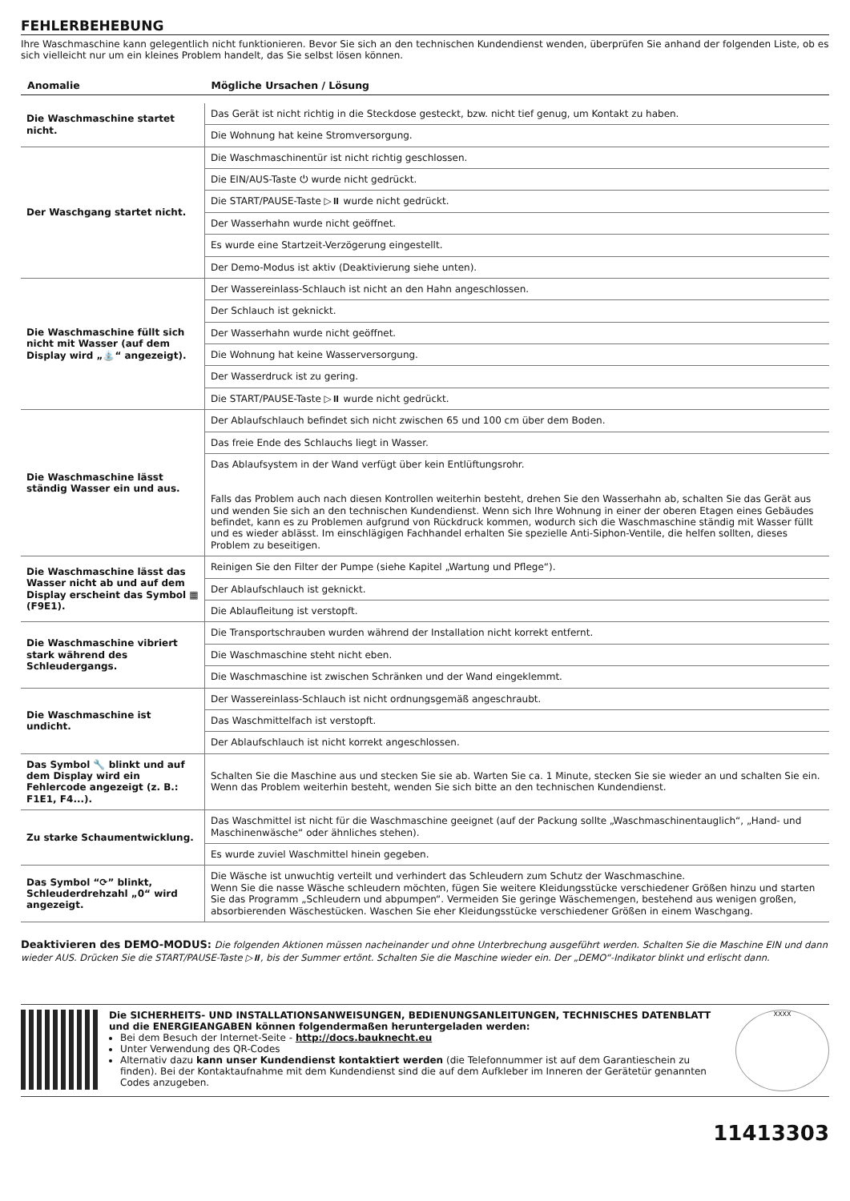FEHLERBEHEBUNG
Ihre Waschmaschine kann gelegentlich nicht funktionieren. Bevor Sie sich an den technischen Kundendienst wenden, überprüfen Sie anhand der folgenden Liste, ob es sich vielleicht nur um ein kleines Problem handelt, das Sie selbst lösen können.
| Anomalie | Mögliche Ursachen / Lösung |
| --- | --- |
| Die Waschmaschine startet nicht. | Das Gerät ist nicht richtig in die Steckdose gesteckt, bzw. nicht tief genug, um Kontakt zu haben. |
| | Die Wohnung hat keine Stromversorgung. |
| Der Waschgang startet nicht. | Die Waschmaschinentür ist nicht richtig geschlossen. |
| | Die EIN/AUS-Taste ⏻ wurde nicht gedrückt. |
| | Die START/PAUSE-Taste ▷⏸ wurde nicht gedrückt. |
| | Der Wasserhahn wurde nicht geöffnet. |
| | Es wurde eine Startzeit-Verzögerung eingestellt. |
| | Der Demo-Modus ist aktiv (Deaktivierung siehe unten). |
| Die Waschmaschine füllt sich nicht mit Wasser (auf dem Display wird „⛲“ angezeigt). | Der Wassereinlass-Schlauch ist nicht an den Hahn angeschlossen. |
| | Der Schlauch ist geknickt. |
| | Der Wasserhahn wurde nicht geöffnet. |
| | Die Wohnung hat keine Wasserversorgung. |
| | Der Wasserdruck ist zu gering. |
| | Die START/PAUSE-Taste ▷⏸ wurde nicht gedrückt. |
| Die Waschmaschine lässt ständig Wasser ein und aus. | Der Ablaufschlauch befindet sich nicht zwischen 65 und 100 cm über dem Boden. |
| | Das freie Ende des Schlauchs liegt in Wasser. |
| | Das Ablaufsystem in der Wand verfügt über kein Entlüftungsrohr. Falls das Problem auch nach diesen Kontrollen weiterhin besteht, drehen Sie den Wasserhahn ab, schalten Sie das Gerät aus und wenden Sie sich an den technischen Kundendienst. Wenn sich Ihre Wohnung in einer der oberen Etagen eines Gebäudes befindet, kann es zu Problemen aufgrund von Rückdruck kommen, wodurch sich die Waschmaschine ständig mit Wasser füllt und es wieder ablässt. Im einschlägigen Fachhandel erhalten Sie spezielle Anti-Siphon-Ventile, die helfen sollten, dieses Problem zu beseitigen. |
| Die Waschmaschine lässt das Wasser nicht ab und auf dem Display erscheint das Symbol ▦ (F9E1). | Reinigen Sie den Filter der Pumpe (siehe Kapitel „Wartung und Pflege“). |
| | Der Ablaufschlauch ist geknickt. |
| | Die Ablaufleitung ist verstopft. |
| Die Waschmaschine vibriert stark während des Schleudergangs. | Die Transportschrauben wurden während der Installation nicht korrekt entfernt. |
| | Die Waschmaschine steht nicht eben. |
| | Die Waschmaschine ist zwischen Schränken und der Wand eingeklemmt. |
| Die Waschmaschine ist undicht. | Der Wassereinlass-Schlauch ist nicht ordnungsgemäß angeschraubt. |
| | Das Waschmittelfach ist verstopft. |
| | Der Ablaufschlauch ist nicht korrekt angeschlossen. |
| Das Symbol 🔧 blinkt und auf dem Display wird ein Fehlercode angezeigt (z. B.: F1E1, F4...). | Schalten Sie die Maschine aus und stecken Sie sie ab. Warten Sie ca. 1 Minute, stecken Sie sie wieder an und schalten Sie ein. Wenn das Problem weiterhin besteht, wenden Sie sich bitte an den technischen Kundendienst. |
| Zu starke Schaumentwicklung. | Das Waschmittel ist nicht für die Waschmaschine geeignet (auf der Packung sollte „Waschmaschinentauglich“, „Hand- und Maschinenwäsche“ oder ähnliches stehen). |
| | Es wurde zuviel Waschmittel hinein gegeben. |
| Das Symbol “⟳” blinkt, Schleuderdrehzahl „0“ wird angezeigt. | Die Wäsche ist unwuchtig verteilt und verhindert das Schleudern zum Schutz der Waschmaschine. Wenn Sie die nasse Wäsche schleudern möchten, fügen Sie weitere Kleidungsstücke verschiedener Größen hinzu und starten Sie das Programm „Schleudern und abpumpen“. Vermeiden Sie geringe Wäschemengen, bestehend aus wenigen großen, absorbierenden Wäschestücken. Waschen Sie eher Kleidungsstücke verschiedener Größen in einem Waschgang. |
Deaktivieren des DEMO-MODUS: Die folgenden Aktionen müssen nacheinander und ohne Unterbrechung ausgeführt werden. Schalten Sie die Maschine EIN und dann wieder AUS. Drücken Sie die START/PAUSE-Taste ▷⏸, bis der Summer ertönt. Schalten Sie die Maschine wieder ein. Der „DEMO“-Indikator blinkt und erlischt dann.
Die SICHERHEITS- UND INSTALLATIONSANWEISUNGEN, BEDIENUNGSANLEITUNGEN, TECHNISCHES DATENBLATT und die ENERGIEANGABEN können folgendermaßen heruntergeladen werden:
Bei dem Besuch der Internet-Seite - http://docs.bauknecht.eu
Unter Verwendung des QR-Codes
Alternativ dazu kann unser Kundendienst kontaktiert werden (die Telefonnummer ist auf dem Garantieschein zu finden). Bei der Kontaktaufnahme mit dem Kundendienst sind die auf dem Aufkleber im Inneren der Gerätetür genannten Codes anzugeben.
XXXX
11413303